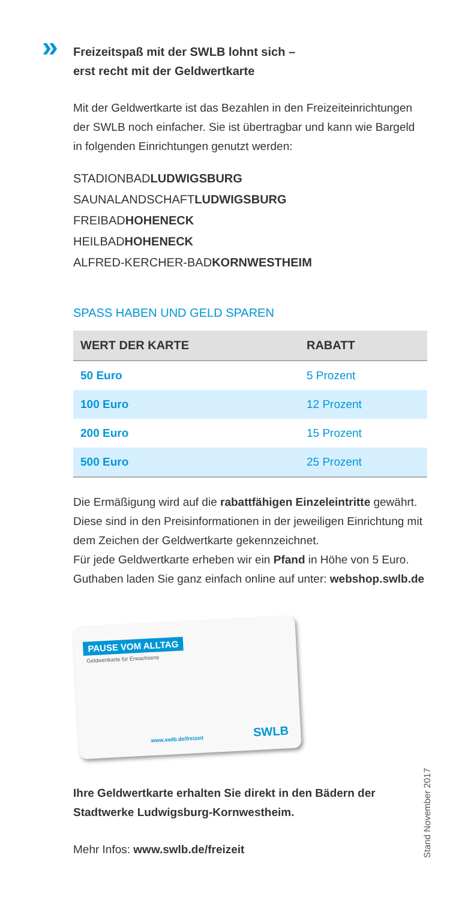» Freizeitspaß mit der SWLB lohnt sich –
erst recht mit der Geldwertkarte
Mit der Geldwertkarte ist das Bezahlen in den Freizeiteinrichtungen der SWLB noch einfacher. Sie ist übertragbar und kann wie Bargeld in folgenden Einrichtungen genutzt werden:
STADIONBADLUDWIGSBURG
SAUNALANDSCHAFTLUDWIGSBURG
FREIBADHOHENECK
HEILBADHOHENECK
ALFRED-KERCHER-BADKORNWESTHEIM
SPASS HABEN UND GELD SPAREN
| WERT DER KARTE | RABATT |
| --- | --- |
| 50 Euro | 5 Prozent |
| 100 Euro | 12 Prozent |
| 200 Euro | 15 Prozent |
| 500 Euro | 25 Prozent |
Die Ermäßigung wird auf die rabattfähigen Einzeleintritte gewährt. Diese sind in den Preisinformationen in der jeweiligen Einrichtung mit dem Zeichen der Geldwertkarte gekennzeichnet.
Für jede Geldwertkarte erheben wir ein Pfand in Höhe von 5 Euro.
Guthaben laden Sie ganz einfach online auf unter: webshop.swlb.de
PAUSE VOM ALLTAG
Geldwertkarte für Erwachsene
www.swlb.de/freizeit SWLB
Ihre Geldwertkarte erhalten Sie direkt in den Bädern der Stadtwerke Ludwigsburg-Kornwestheim.
Mehr Infos: www.swlb.de/freizeit
Stand November 2017